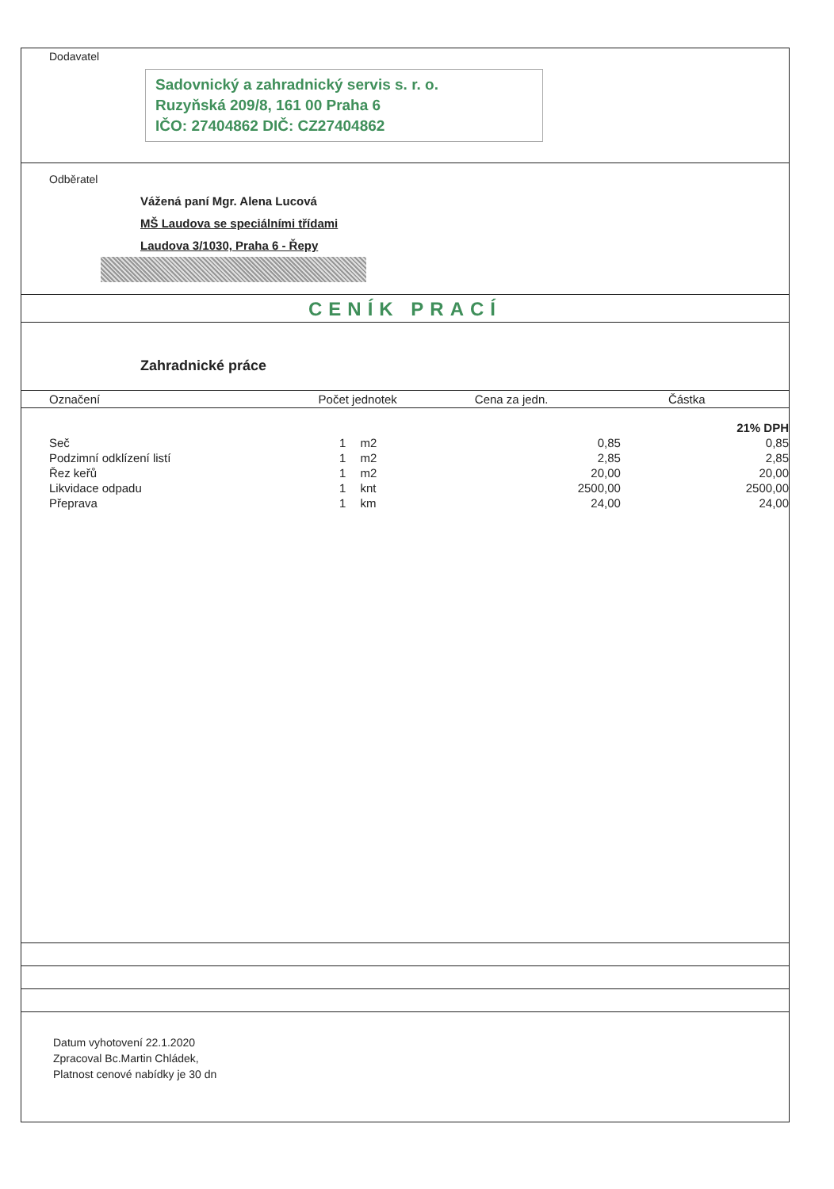Dodavatel
Sadovnický a zahradnický servis s. r. o.
Ruzyňská 209/8, 161 00 Praha 6
IČO: 27404862 DIČ: CZ27404862
Odběratel
Vážená paní Mgr. Alena Lucová
MŠ Laudova se speciálními třídami
Laudova 3/1030, Praha 6 - Řepy
CENÍK PRACÍ
Zahradnické práce
| Označení | Počet jednotek | | Cena za jedn. | Částka |
| --- | --- | --- | --- | --- |
| | | | | 21% DPH |
| Seč | 1 | m2 | 0,85 | 0,85 |
| Podzimní odklízení listí | 1 | m2 | 2,85 | 2,85 |
| Řez keřů | 1 | m2 | 20,00 | 20,00 |
| Likvidace odpadu | 1 | knt | 2500,00 | 2500,00 |
| Přeprava | 1 | km | 24,00 | 24,00 |
Datum vyhotovení 22.1.2020
Zpracoval Bc.Martin Chládek,
Platnost cenové nabídky je 30 dn